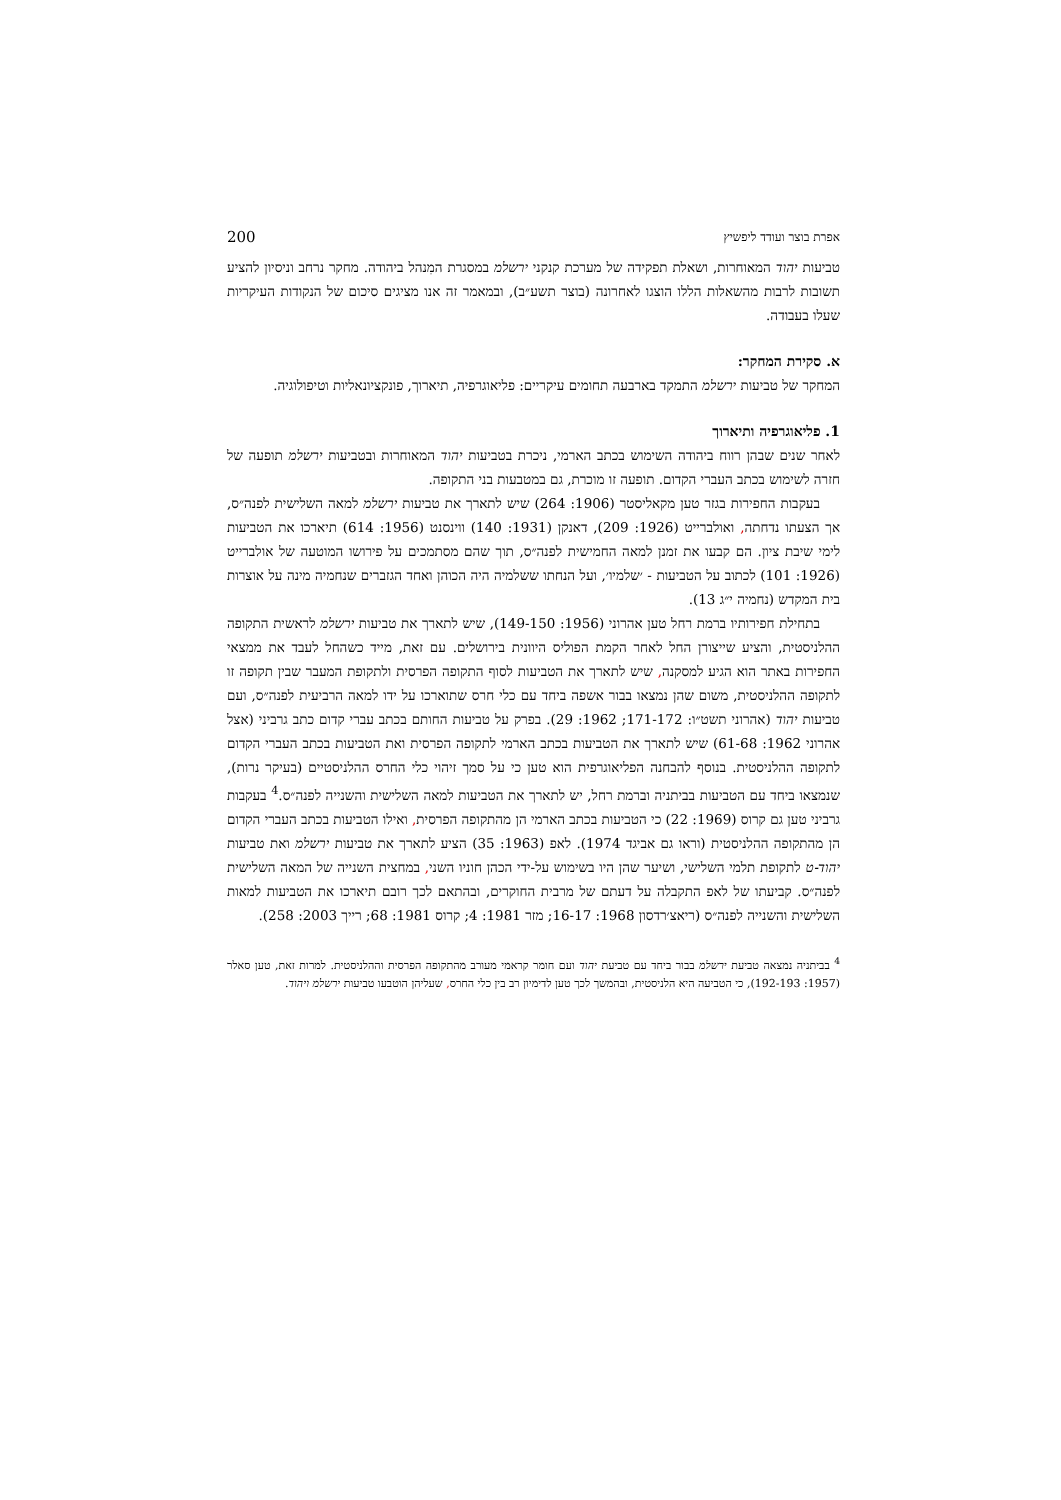אפרת בוצר ועודד ליפשיץ 200
טביעות יהוד המאוחרות, ושאלת תפקידה של מערכת קנקני ירשלמ במסגרת המִנהל ביהודה. מחקר נרחב וניסיון להציע תשובות לרבות מהשאלות הללו הוצגו לאחרונה (בוצר תשע״ב), ובמאמר זה אנו מציגים סיכום של הנקודות העיקריות שעלו בעבודה.
א. סקירת המחקר:
המחקר של טביעות ירשלמ התמקד בארבעה תחומים עיקריים: פליאוגרפיה, תיארוך, פונקציונאליות וטיפולוגיה.
1. פליאוגרפיה ותיארוך
לאחר שנים שבהן רווח ביהודה השימוש בכתב הארמי, ניכרת בטביעות יהוד המאוחרות ובטביעות ירשלמ תופעה של חזרה לשימוש בכתב העברי הקדום. תופעה זו מוכרת, גם במטבעות בני התקופה.
בעקבות החפירות בגזר טען מקאליסטר (1906: 264) שיש לתארך את טביעות ירשלמ למאה השלישית לפנה״ס, אך הצעתו נדחתה, ואולברייט (1926: 209), דאנקן (1931: 140) ווינסנט (1956: 614) תיארכו את הטביעות לימי שיבת ציון. הם קבעו את זמנן למאה החמישית לפנה״ס, תוך שהם מסתמכים על פירושו המוטעה של אולברייט (1926: 101) לכתוב על הטביעות - ׳שלמיו׳, ועל הנחתו ששלמיה היה הכוהן ואחד הגזברים שנחמיה מינה על אוצרות בית המקדש (נחמיה י״ג 13).
בתחילת חפירותיו ברמת רחל טען אהרוני (1956: 149-150), שיש לתארך את טביעות ירשלמ לראשית התקופה ההלניסטית, והציע שייצורן החל לאחר הקמת הפוליס היוונית בירושלים. עם זאת, מייד כשהחל לעבד את ממצאי החפירות באתר הוא הגיע למסקנה, שיש לתארך את הטביעות לסוף התקופה הפרסית ולתקופת המעבר שבין תקופה זו לתקופה ההלניסטית, משום שהן נמצאו בבור אשפה ביחד עם כלי חרס שתוארכו על ידו למאה הרביעית לפנה״ס, ועם טביעות יהוד (אהרוני תשט״ו: 171-172; 1962: 29). בפרק על טביעות החותם בכתב עברי קדום כתב גרביני (אצל אהרוני 1962: 61-68) שיש לתארך את הטביעות בכתב הארמי לתקופה הפרסית ואת הטביעות בכתב העברי הקדום לתקופה ההלניסטית. בנוסף להבחנה הפליאוגרפית הוא טען כי על סמך זיהוי כלי החרס ההלניסטיים (בעיקר נרות), שנמצאו ביחד עם הטביעות בביתניה וברמת רחל, יש לתארך את הטביעות למאה השלישית והשנייה לפנה״ס.<sup>4</sup> בעקבות גרביני טען גם קרוס (1969: 22) כי הטביעות בכתב הארמי הן מהתקופה הפרסית, ואילו הטביעות בכתב העברי הקדום הן מהתקופה ההלניסטית (וראו גם אביגד 1974). לאפ (1963: 35) הציע לתארך את טביעות ירשלמ ואת טביעות יהוד-ט לתקופת תלמי השלישי, ושיער שהן היו בשימוש על-ידי הכהן חוניו השני, במחצית השנייה של המאה השלישית לפנה״ס. קביעתו של לאפ התקבלה על דעתם של מרבית החוקרים, ובהתאם לכך רובם תיארכו את הטביעות למאות השלישית והשנייה לפנה״ס (ריאצ׳רדסון 1968: 16-17; מזר 1981: 4; קרוס 1981: 68; רייך 2003: 258).
<sup>4</sup> בביתניה נמצאה טביעת ירשלמ בבור ביחד עם טביעת יהוד ועם חומר קראמי מעורב מהתקופה הפרסית וההלניסטית. למרות זאת, טען סאלר (1957: 192-193), כי הטביעה היא הלניסטית, ובהמשך לכך טען לדימיון רב בין כלי החרס, שעליהן הוטבעו טביעות ירשלמ ויהוד.